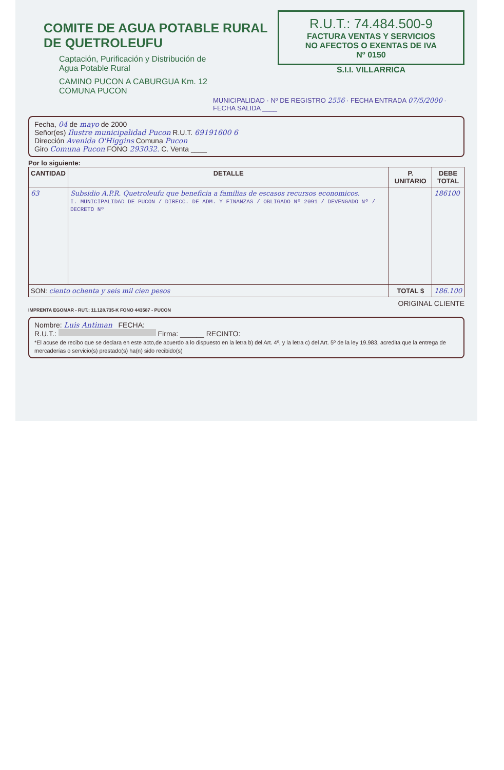COMITE DE AGUA POTABLE RURAL
DE QUETROLEUFU
Captación, Purificación y Distribución de
Agua Potable Rural
CAMINO PUCON A CABURGUA Km. 12
COMUNA PUCON
R.U.T.: 74.484.500-9
FACTURA VENTAS Y SERVICIOS
NO AFECTOS O EXENTAS DE IVA
Nº 0150
S.I.I. VILLARRICA
MUNICIPALIDAD · Nº DE REGISTRO 2556 · FECHA ENTRADA 07/5/2000 · FECHA SALIDA ____
Fecha, 04 de mayo de 2000
Señor(es) Ilustre municipalidad Pucon R.U.T. 69191600 6
Dirección Avenida O'Higgins Comuna Pucon
Giro Comuna Pucon FONO 293032. C. Venta ____
Por lo siguiente:
| CANTIDAD | DETALLE | P. UNITARIO | DEBE TOTAL |
| --- | --- | --- | --- |
| 63 | Subsidio A.P.R. Quetroleufu que beneficia a familias de escasos recursos economicos. I. MUNICIPALIDAD DE PUCON / DIRECC. DE ADM. Y FINANZAS / OBLIGADO Nº 2091 / DEVENGADO Nº / DECRETO Nº | | 186100 |
| SON: ciento ochenta y seis mil cien pesos | | TOTAL $ | 186.100 |
ORIGINAL CLIENTE
IMPRENTA EGOMAR - RUT.: 11.128.735-K FONO 443587 - PUCON
Nombre: Luis Antiman FECHA:
R.U.T.: Firma: ______ RECINTO:
*El acuse de recibo que se declara en este acto,de acuerdo a lo dispuesto en la letra b) del Art. 4º, y la letra c) del Art. 5º de la ley 19.983, acredita que la entrega de mercaderías o servicio(s) prestado(s) ha(n) sido recibido(s)